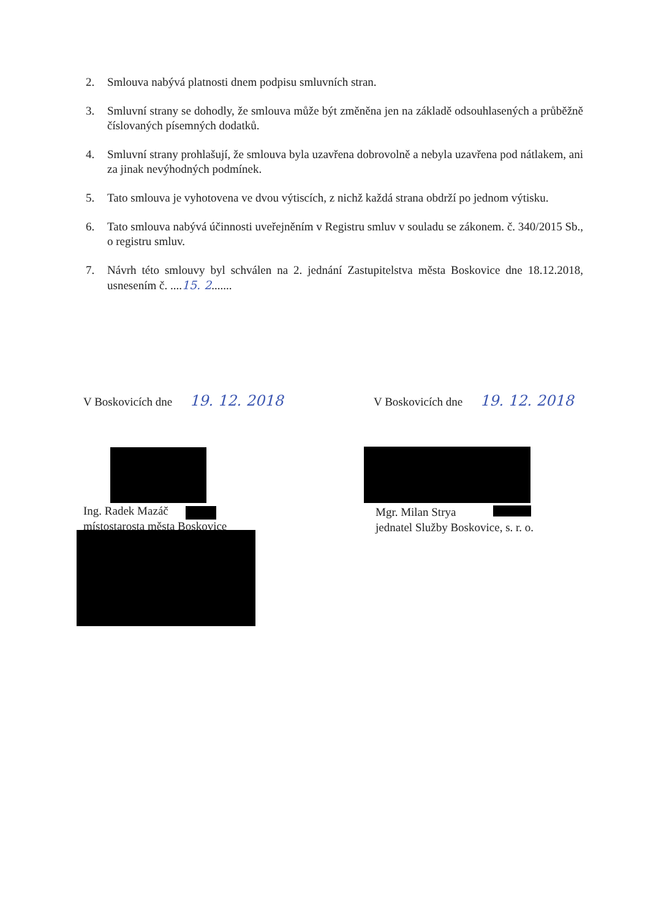2. Smlouva nabývá platnosti dnem podpisu smluvních stran.
3. Smluvní strany se dohodly, že smlouva může být změněna jen na základě odsouhlasených a průběžně číslovaných písemných dodatků.
4. Smluvní strany prohlašují, že smlouva byla uzavřena dobrovolně a nebyla uzavřena pod nátlakem, ani za jinak nevýhodných podmínek.
5. Tato smlouva je vyhotovena ve dvou výtiscích, z nichž každá strana obdrží po jednom výtisku.
6. Tato smlouva nabývá účinnosti uveřejněním v Registru smluv v souladu se zákonem. č. 340/2015 Sb., o registru smluv.
7. Návrh této smlouvy byl schválen na 2. jednání Zastupitelstva města Boskovice dne 18.12.2018, usnesením č. ....15. 2.......
V Boskovicích dne 19. 12. 2018 V Boskovicích dne 19. 12. 2018
Ing. Radek Mazáč
místostarosta města Boskovice
Mgr. Milan Strya
jednatel Služby Boskovice, s. r. o.